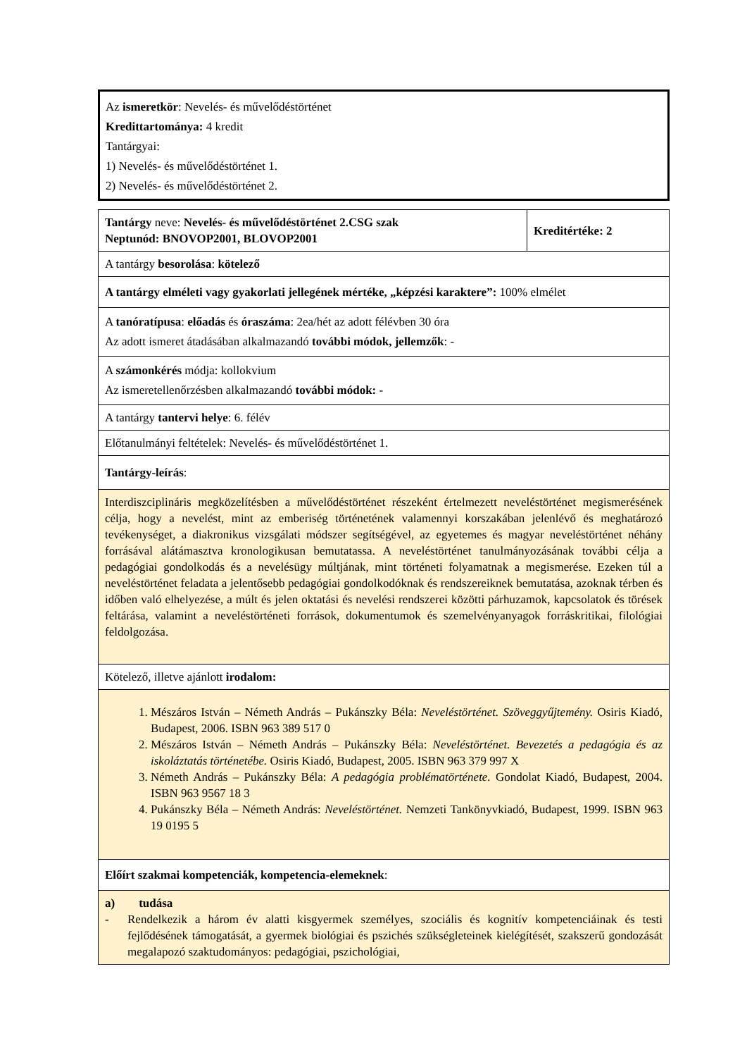Az ismeretkör: Nevelés- és művelődéstörténet
Kredittartománya: 4 kredit
Tantárgyai:
1) Nevelés- és művelődéstörténet 1.
2) Nevelés- és művelődéstörténet 2.
| Tantárgy neve: Nevelés- és művelődéstörténet 2.CSG szak Neptunód: BNOVOP2001, BLOVOP2001 | Kreditértéke: 2 |
| A tantárgy besorolása : kötelező | |
| A tantárgy elméleti vagy gyakorlati jellegének mértéke, „képzési karaktere”: 100% elmélet | |
| A tanóratípusa : előadás és óraszáma : 2ea/hét az adott félévben 30 óra Az adott ismeret átadásában alkalmazandó további módok, jellemzők : - | |
| A számonkérés módja: kollokvium Az ismeretellenőrzésben alkalmazandó további módok: - | |
| A tantárgy tantervi helye : 6. félév | |
| Előtanulmányi feltételek: Nevelés- és művelődéstörténet 1. | |
| Tantárgy-leírás : | |
| Interdiszciplináris megközelítésben a művelődéstörténet részeként értelmezett neveléstörténet megismerésének célja, hogy a nevelést, mint az emberiség történetének valamennyi korszakában jelenlévő és meghatározó tevékenységet, a diakronikus vizsgálati módszer segítségével, az egyetemes és magyar neveléstörténet néhány forrásával alátámasztva kronologikusan bemutatassa. A neveléstörténet tanulmányozásának további célja a pedagógiai gondolkodás és a nevelésügy múltjának, mint történeti folyamatnak a megismerése. Ezeken túl a neveléstörténet feladata a jelentősebb pedagógiai gondolkodóknak és rendszereiknek bemutatása, azoknak térben és időben való elhelyezése, a múlt és jelen oktatási és nevelési rendszerei közötti párhuzamok, kapcsolatok és törések feltárása, valamint a neveléstörténeti források, dokumentumok és szemelvényanyagok forráskritikai, filológiai feldolgozása. | |
| Kötelező, illetve ajánlott irodalom: | |
| 1. Mészáros István – Németh András – Pukánszky Béla: Neveléstörténet. Szöveggyűjtemény. Osiris Kiadó, Budapest, 2006. ISBN 963 389 517 0 2. Mészáros István – Németh András – Pukánszky Béla: Neveléstörténet. Bevezetés a pedagógia és az iskoláztatás történetébe. Osiris Kiadó, Budapest, 2005. ISBN 963 379 997 X 3. Németh András – Pukánszky Béla: A pedagógia problématörténete. Gondolat Kiadó, Budapest, 2004. ISBN 963 9567 18 3 4. Pukánszky Béla – Németh András: Neveléstörténet. Nemzeti Tankönyvkiadó, Budapest, 1999. ISBN 963 19 0195 5 | |
| Előírt szakmai kompetenciák, kompetencia-elemeknek : | |
| a) tudása - Rendelkezik a három év alatti kisgyermek személyes, szociális és kognitív kompetenciáinak és testi fejlődésének támogatását, a gyermek biológiai és pszichés szükségleteinek kielégítését, szakszerű gondozását megalapozó szaktudományos: pedagógiai, pszichológiai, | |